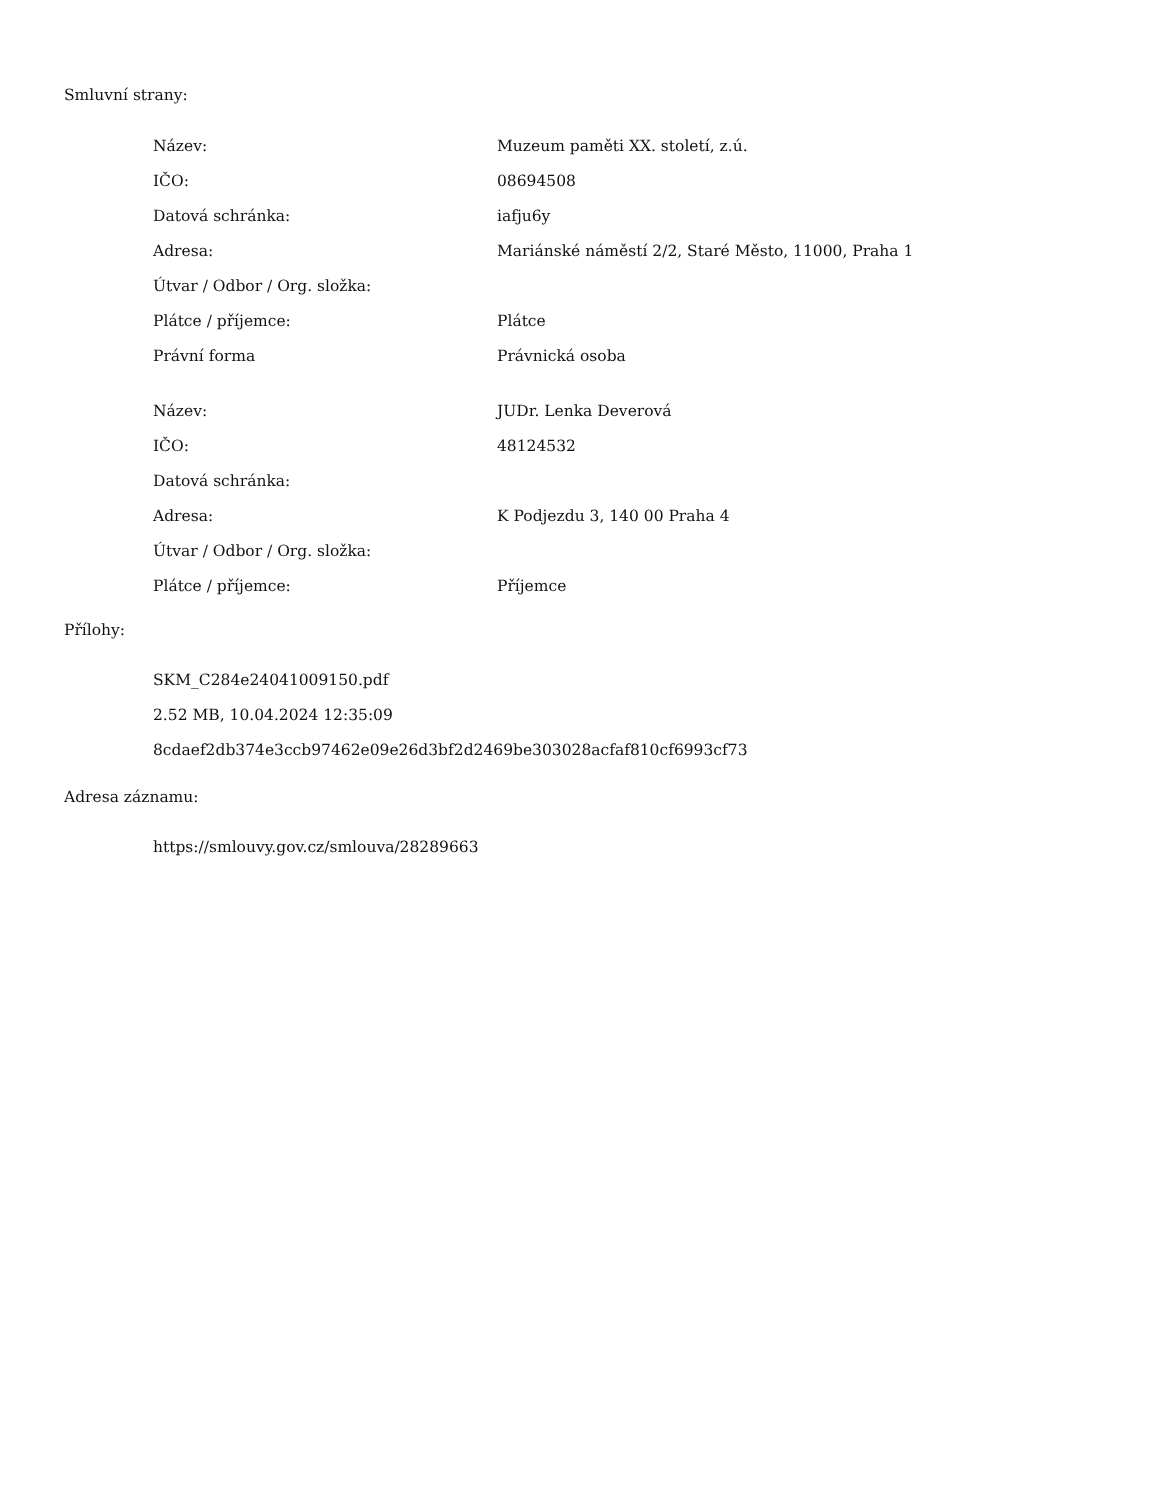Smluvní strany:
| Název: | Muzeum paměti XX. století, z.ú. |
| IČO: | 08694508 |
| Datová schránka: | iafju6y |
| Adresa: | Mariánské náměstí 2/2, Staré Město, 11000, Praha 1 |
| Útvar / Odbor / Org. složka: | |
| Plátce / příjemce: | Plátce |
| Právní forma | Právnická osoba |
| Název: | JUDr. Lenka Deverová |
| IČO: | 48124532 |
| Datová schránka: | |
| Adresa: | K Podjezdu 3, 140 00 Praha 4 |
| Útvar / Odbor / Org. složka: | |
| Plátce / příjemce: | Příjemce |
Přílohy:
SKM_C284e24041009150.pdf
2.52 MB, 10.04.2024 12:35:09
8cdaef2db374e3ccb97462e09e26d3bf2d2469be303028acfaf810cf6993cf73
Adresa záznamu:
https://smlouvy.gov.cz/smlouva/28289663